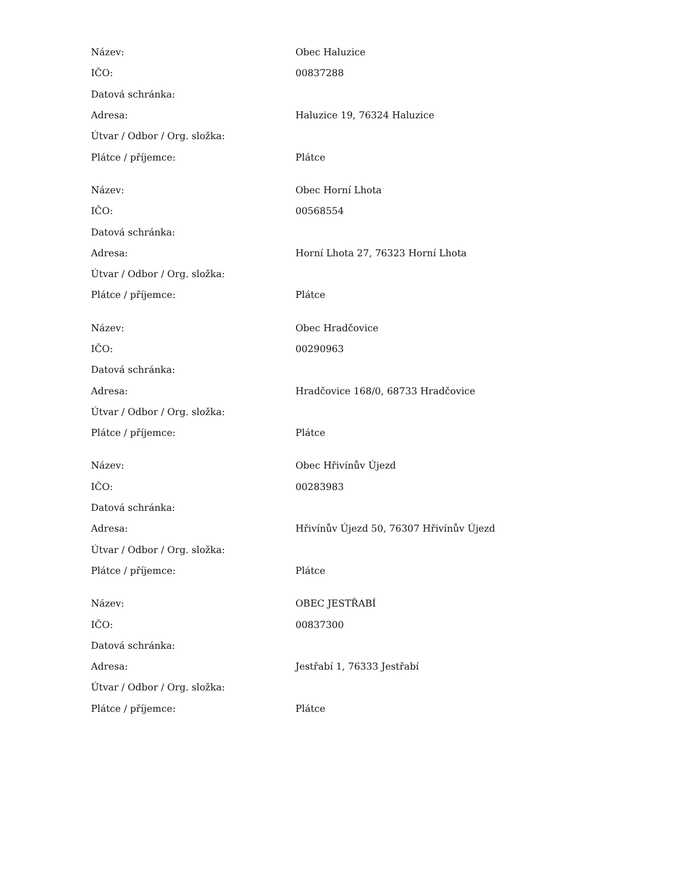| Název: | Obec Haluzice |
| IČO: | 00837288 |
| Datová schránka: | |
| Adresa: | Haluzice 19, 76324 Haluzice |
| Útvar / Odbor / Org. složka: | |
| Plátce / příjemce: | Plátce |
| Název: | Obec Horní Lhota |
| IČO: | 00568554 |
| Datová schránka: | |
| Adresa: | Horní Lhota 27, 76323 Horní Lhota |
| Útvar / Odbor / Org. složka: | |
| Plátce / příjemce: | Plátce |
| Název: | Obec Hradčovice |
| IČO: | 00290963 |
| Datová schránka: | |
| Adresa: | Hradčovice 168/0, 68733 Hradčovice |
| Útvar / Odbor / Org. složka: | |
| Plátce / příjemce: | Plátce |
| Název: | Obec Hřivínův Újezd |
| IČO: | 00283983 |
| Datová schránka: | |
| Adresa: | Hřivínův Újezd 50, 76307 Hřivínův Újezd |
| Útvar / Odbor / Org. složka: | |
| Plátce / příjemce: | Plátce |
| Název: | OBEC JESTŘABÍ |
| IČO: | 00837300 |
| Datová schránka: | |
| Adresa: | Jestřabí 1, 76333 Jestřabí |
| Útvar / Odbor / Org. složka: | |
| Plátce / příjemce: | Plátce |